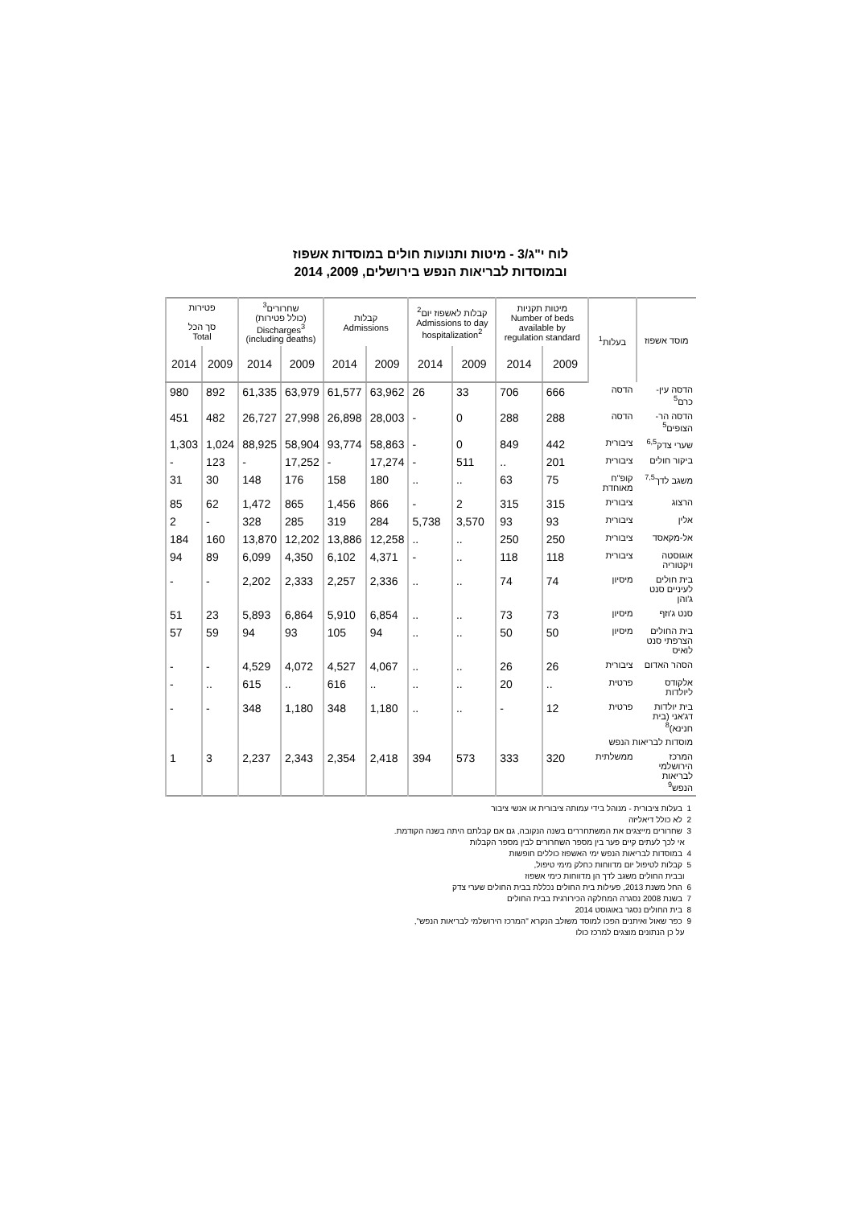לוח י"ג/3 - מיטות ותנועות חולים במוסדות אשפוז
ובמוסדות לבריאות הנפש בירושלים, 2009, 2014
| מוסד אשפוז | בעלות<sup>1</sup> | מיטות תקניות Number of beds available by regulation standard | | קבלות לאשפוז יום<sup>2</sup> Admissions to day hospitalization<sup>2</sup> | | קבלות Admissions | | שחרורים<sup>3</sup> (כולל פטירות) Discharges<sup>3</sup> (including deaths) | | פטירות | |
| --- | --- | --- | --- | --- | --- | --- | --- | --- | --- | --- | --- |
| | | | | | | | | | | סך הכל Total | |
| | | 2009 | 2014 | 2009 | 2014 | 2009 | 2014 | 2009 | 2014 | 2009 | 2014 |
| הדסה עין-כרם<sup>5</sup> | הדסה | 666 | 706 | 33 | 26 | 63,962 | 61,577 | 63,979 | 61,335 | 892 | 980 |
| הדסה הר-הצופים<sup>5</sup> | הדסה | 288 | 288 | 0 | - | 28,003 | 26,898 | 27,998 | 26,727 | 482 | 451 |
| שערי צדק<sup>6,5</sup> | ציבורית | 442 | 849 | 0 | - | 58,863 | 93,774 | 58,904 | 88,925 | 1,024 | 1,303 |
| ביקור חולים | ציבורית | 201 | .. | 511 | - | 17,274 | - | 17,252 | - | 123 | - |
| משגב לדך<sup>7,5</sup> | קופ"ח מאוחדת | 75 | 63 | .. | .. | 180 | 158 | 176 | 148 | 30 | 31 |
| הרצוג | ציבורית | 315 | 315 | 2 | - | 866 | 1,456 | 865 | 1,472 | 62 | 85 |
| אלין | ציבורית | 93 | 93 | 3,570 | 5,738 | 284 | 319 | 285 | 328 | - | 2 |
| אל-מקאסד | ציבורית | 250 | 250 | .. | .. | 12,258 | 13,886 | 12,202 | 13,870 | 160 | 184 |
| אוגוסטה ויקטוריה | ציבורית | 118 | 118 | .. | - | 4,371 | 6,102 | 4,350 | 6,099 | 89 | 94 |
| בית חולים לעיניים סנט ג'והן | מיסיון | 74 | 74 | .. | .. | 2,336 | 2,257 | 2,333 | 2,202 | - | - |
| סנט ג'וזף | מיסיון | 73 | 73 | .. | .. | 6,854 | 5,910 | 6,864 | 5,893 | 23 | 51 |
| בית החולים הצרפתי סנט לואיס | מיסיון | 50 | 50 | .. | .. | 94 | 105 | 93 | 94 | 59 | 57 |
| הסהר האדום | ציבורית | 26 | 26 | .. | .. | 4,067 | 4,527 | 4,072 | 4,529 | - | - |
| אלקודס ליולדות | פרטית | .. | 20 | .. | .. | .. | 616 | .. | 615 | .. | - |
| בית יולדות דג'אני (בית חנינא)<sup>8</sup> | פרטית | 12 | - | .. | .. | 1,180 | 348 | 1,180 | 348 | - | - |
| מוסדות לבריאות הנפש | | | | | | | | | | | |
| המרכז הירושלמי לבריאות הנפש<sup>9</sup> | ממשלתית | 320 | 333 | 573 | 394 | 2,418 | 2,354 | 2,343 | 2,237 | 3 | 1 |
1 בעלות ציבורית - מנוהל בידי עמותה ציבורית או אנשי ציבור
2 לא כולל דיאליזה
3 שחרורים מייצגים את המשתחררים בשנה הנקובה, גם אם קבלתם היתה בשנה הקודמת.
אי לכך לעתים קיים פער בין מספר השחרורים לבין מספר הקבלות
4 במוסדות לבריאות הנפש ימי האשפוז כוללים חופשות
5 קבלות לטיפול יום מדווחות כחלק מימי טיפול,
ובבית החולים משגב לדך הן מדווחות כימי אשפוז
6 החל משנת 2013, פעילות בית החולים נכללת בבית החולים שערי צדק
7 בשנת 2008 נסגרה המחלקה הכירורגית בבית החולים
8 בית החולים נסגר באוגוסט 2014
9 כפר שאול ואיתנים הפכו למוסד משולב הנקרא "המרכז הירושלמי לבריאות הנפש",
על כן הנתונים מוצגים למרכז כולו